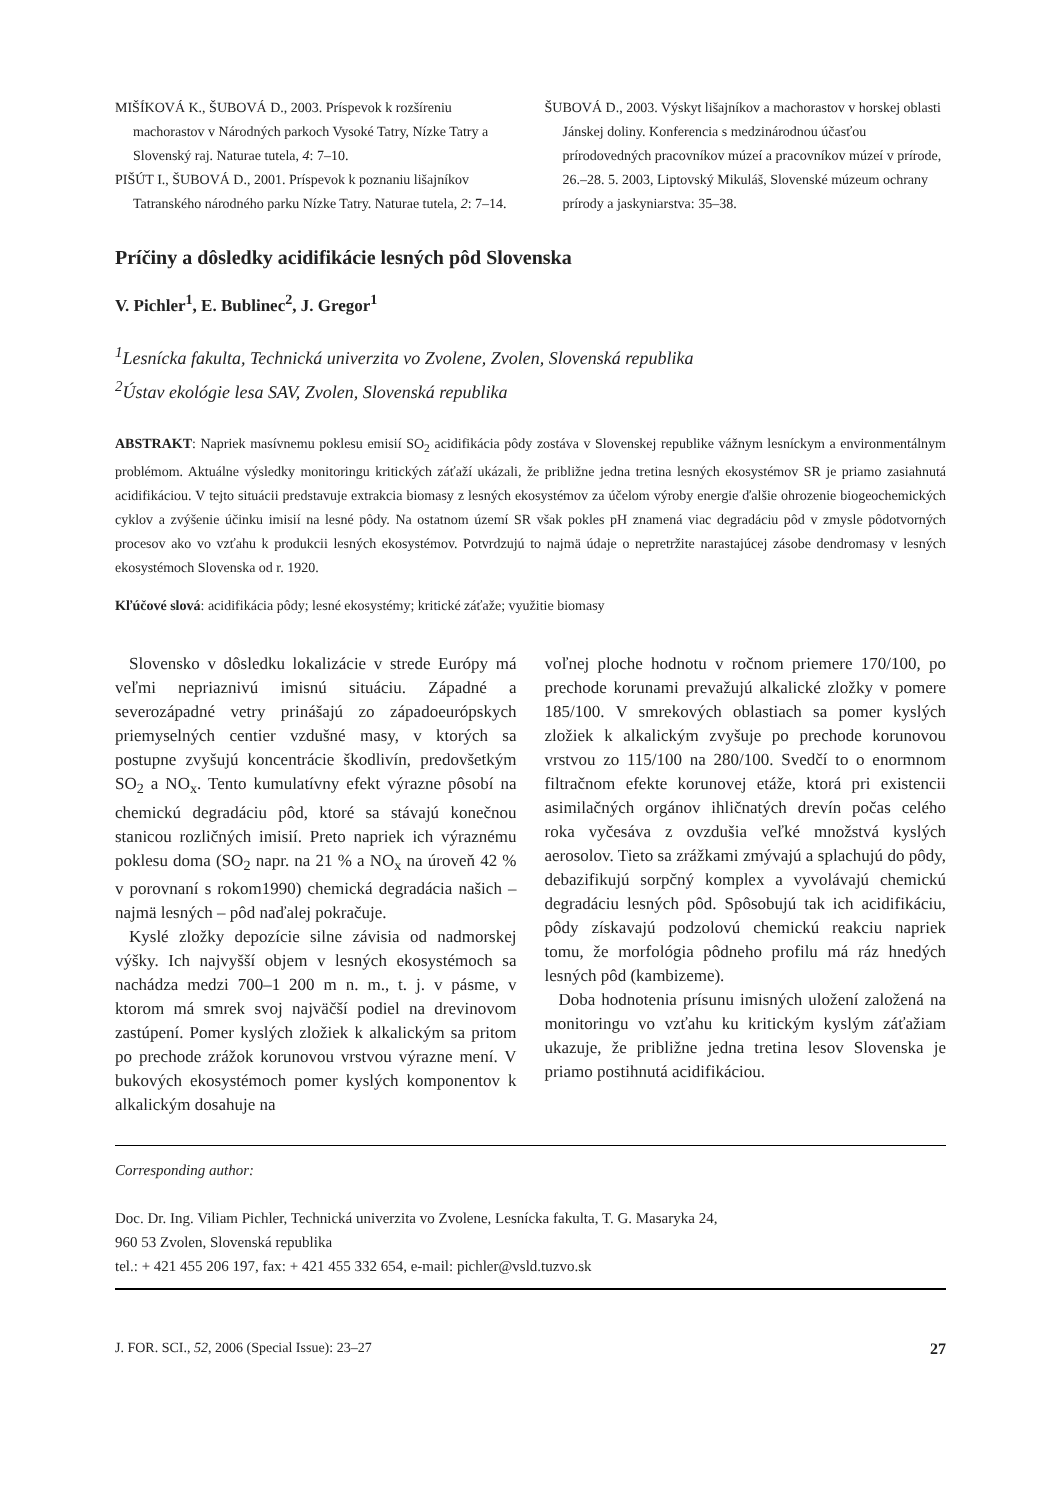MIŠÍKOVÁ K., ŠUBOVÁ D., 2003. Príspevok k rozšíreniu machorastov v Národných parkoch Vysoké Tatry, Nízke Tatry a Slovenský raj. Naturae tutela, 4: 7–10.
PIŠÚT I., ŠUBOVÁ D., 2001. Príspevok k poznaniu lišajníkov Tatranského národného parku Nízke Tatry. Naturae tutela, 2: 7–14.
ŠUBOVÁ D., 2003. Výskyt lišajníkov a machorastov v horskej oblasti Jánskej doliny. Konferencia s medzinárodnou účasťou prírodovedných pracovníkov múzeí a pracovníkov múzeí v prírode, 26.–28. 5. 2003, Liptovský Mikuláš, Slovenské múzeum ochrany prírody a jaskyniarstva: 35–38.
Príčiny a dôsledky acidifikácie lesných pôd Slovenska
V. Pichler<sup>1</sup>, E. Bublinec<sup>2</sup>, J. Gregor<sup>1</sup>
<sup>1</sup> Lesnícka fakulta, Technická univerzita vo Zvolene, Zvolen, Slovenská republika
<sup>2</sup> Ústav ekológie lesa SAV, Zvolen, Slovenská republika
ABSTRAKT: Napriek masívnemu poklesu emisií SO<sub>2</sub> acidifikácia pôdy zostáva v Slovenskej republike vážnym lesníckym a environmentálnym problémom. Aktuálne výsledky monitoringu kritických záťaží ukázali, že približne jedna tretina lesných ekosystémov SR je priamo zasiahnutá acidifikáciou. V tejto situácii predstavuje extrakcia biomasy z lesných ekosystémov za účelom výroby energie ďalšie ohrozenie biogeochemických cyklov a zvýšenie účinku imisií na lesné pôdy. Na ostatnom území SR však pokles pH znamená viac degradáciu pôd v zmysle pôdotvorných procesov ako vo vzťahu k produkcii lesných ekosystémov. Potvrdzujú to najmä údaje o nepretržite narastajúcej zásobe dendromasy v lesných ekosystémoch Slovenska od r. 1920.
Kľúčové slová: acidifikácia pôdy; lesné ekosystémy; kritické záťaže; využitie biomasy
Slovensko v dôsledku lokalizácie v strede Európy má veľmi nepriaznivú imisnú situáciu. Západné a severozápadné vetry prinášajú zo západoeurópskych priemyselných centier vzdušné masy, v ktorých sa postupne zvyšujú koncentrácie škodlivín, predovšetkým SO<sub>2</sub> a NO<sub>x</sub>. Tento kumulatívny efekt výrazne pôsobí na chemickú degradáciu pôd, ktoré sa stávajú konečnou stanicou rozličných imisií. Preto napriek ich výraznému poklesu doma (SO<sub>2</sub> napr. na 21 % a NO<sub>x</sub> na úroveň 42 % v porovnaní s rokom1990) chemická degradácia našich – najmä lesných – pôd naďalej pokračuje.
Kyslé zložky depozície silne závisia od nadmorskej výšky. Ich najvyšší objem v lesných ekosystémoch sa nachádza medzi 700–1 200 m n. m., t. j. v pásme, v ktorom má smrek svoj najväčší podiel na drevinovom zastúpení. Pomer kyslých zložiek k alkalickým sa pritom po prechode zrážok korunovou vrstvou výrazne mení. V bukových ekosystémoch pomer kyslých komponentov k alkalickým dosahuje na
voľnej ploche hodnotu v ročnom priemere 170/100, po prechode korunami prevažujú alkalické zložky v pomere 185/100. V smrekových oblastiach sa pomer kyslých zložiek k alkalickým zvyšuje po prechode korunovou vrstvou zo 115/100 na 280/100. Svedčí to o enormnom filtračnom efekte korunovej etáže, ktorá pri existencii asimilačných orgánov ihličnatých drevín počas celého roka vyčesáva z ovzdušia veľké množstvá kyslých aerosolov. Tieto sa zrážkami zmývajú a splachujú do pôdy, debazifikujú sorpčný komplex a vyvolávajú chemickú degradáciu lesných pôd. Spôsobujú tak ich acidifikáciu, pôdy získavajú podzolovú chemickú reakciu napriek tomu, že morfológia pôdneho profilu má ráz hnedých lesných pôd (kambizeme).
Doba hodnotenia prísunu imisných uložení založená na monitoringu vo vzťahu ku kritickým kyslým záťažiam ukazuje, že približne jedna tretina lesov Slovenska je priamo postihnutá acidifikáciou.
Corresponding author:
Doc. Dr. Ing. Viliam Pichler, Technická univerzita vo Zvolene, Lesnícka fakulta, T. G. Masaryka 24,
960 53 Zvolen, Slovenská republika
tel.: + 421 455 206 197, fax: + 421 455 332 654, e-mail: pichler@vsld.tuzvo.sk
J. FOR. SCI., 52, 2006 (Special Issue): 23–27 27